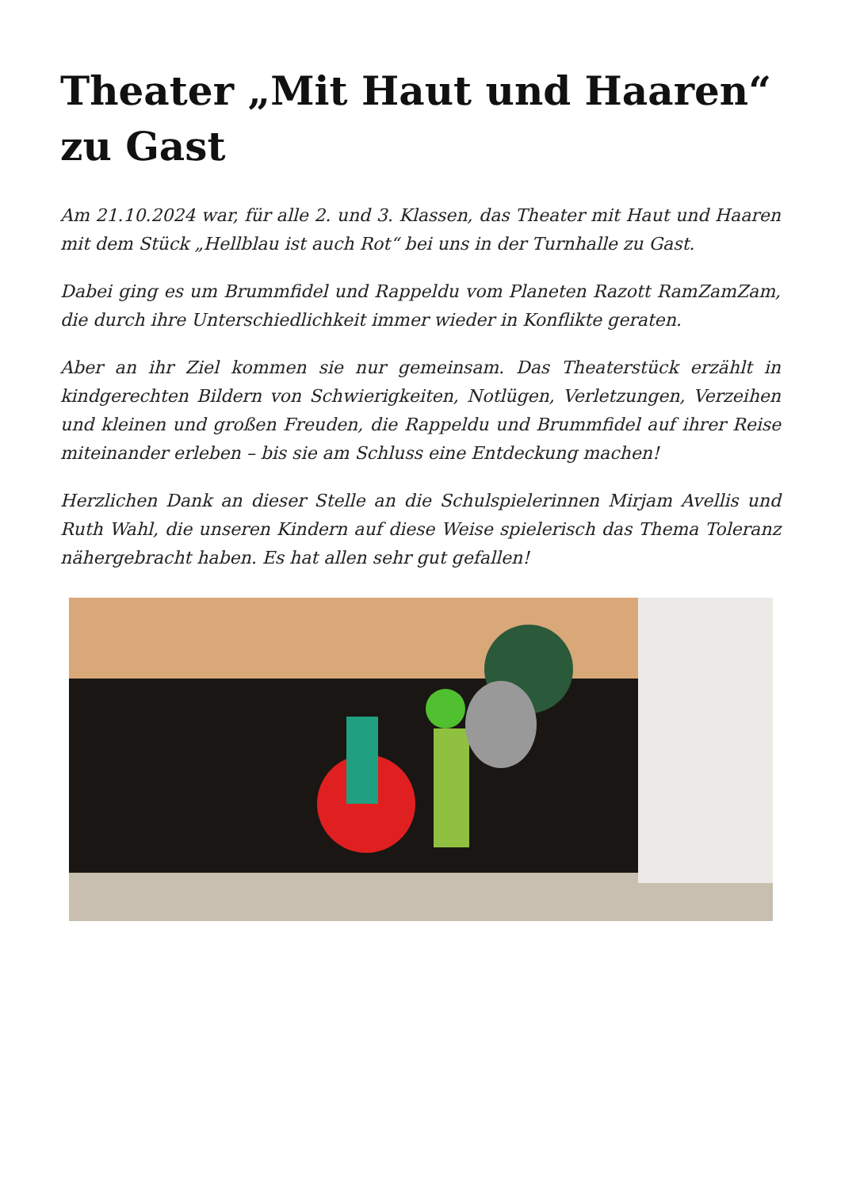Theater „Mit Haut und Haaren“ zu Gast
Am 21.10.2024 war, für alle 2. und 3. Klassen, das Theater mit Haut und Haaren mit dem Stück „Hellblau ist auch Rot“ bei uns in der Turnhalle zu Gast.
Dabei ging es um Brummfidel und Rappeldu vom Planeten Razott RamZamZam, die durch ihre Unterschiedlichkeit immer wieder in Konflikte geraten.
Aber an ihr Ziel kommen sie nur gemeinsam. Das Theaterstück erzählt in kindgerechten Bildern von Schwierigkeiten, Notlügen, Verletzungen, Verzeihen und kleinen und großen Freuden, die Rappeldu und Brummfidel auf ihrer Reise miteinander erleben – bis sie am Schluss eine Entdeckung machen!
Herzlichen Dank an dieser Stelle an die Schulspielerinnen Mirjam Avellis und Ruth Wahl, die unseren Kindern auf diese Weise spielerisch das Thema Toleranz nähergebracht haben. Es hat allen sehr gut gefallen!